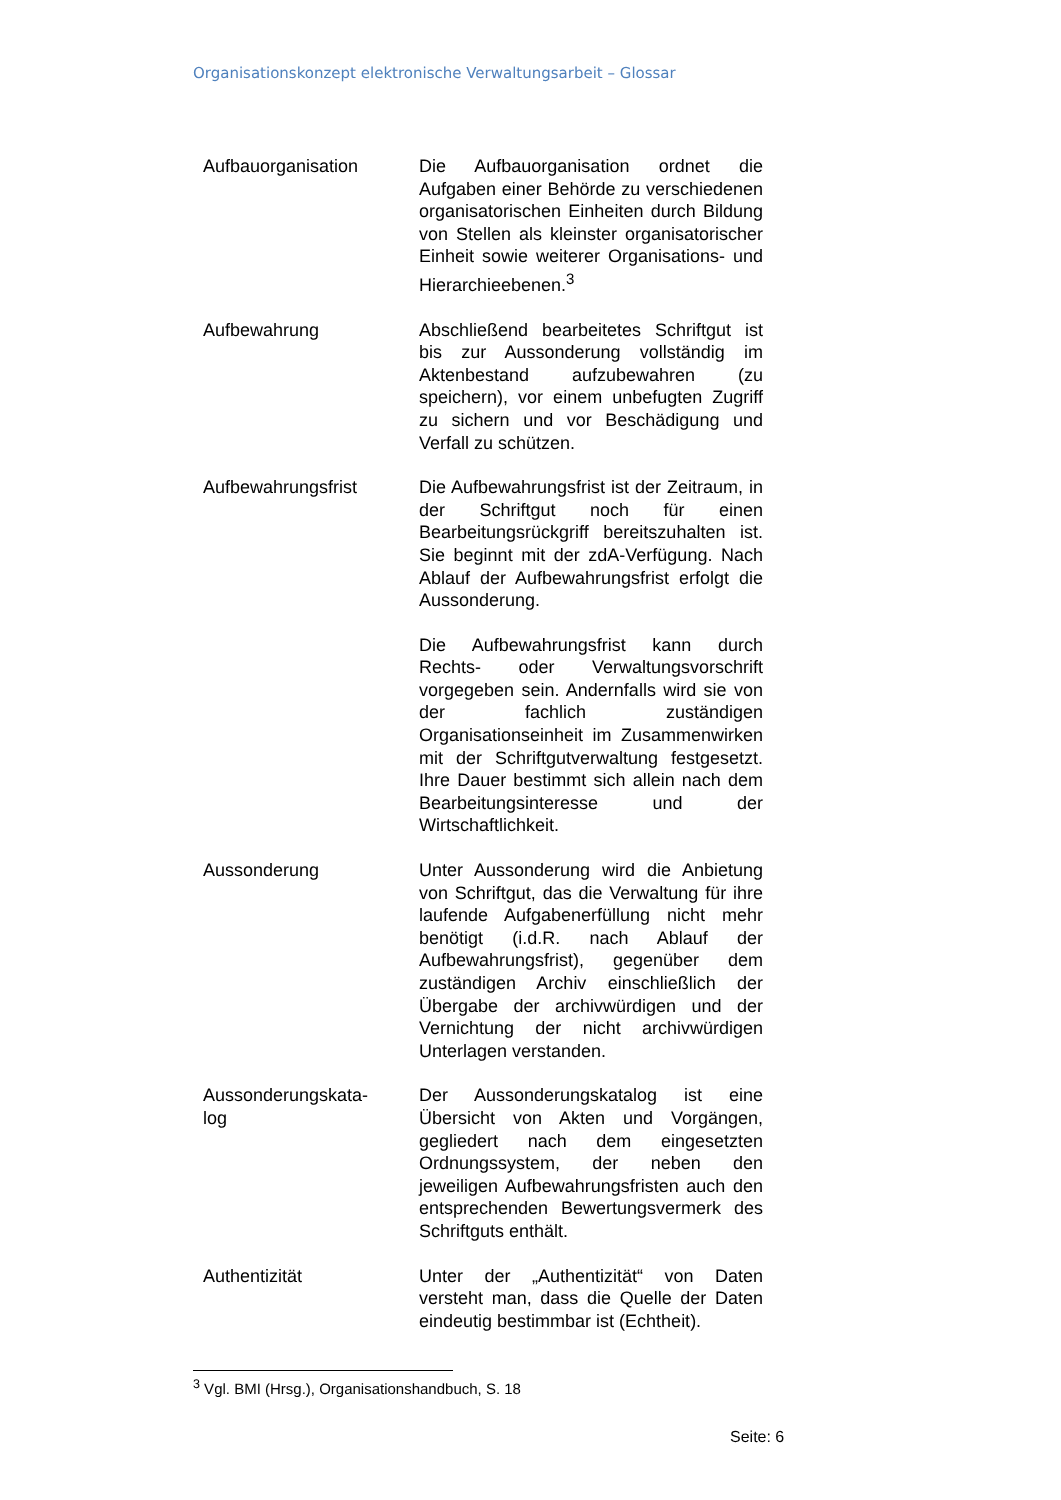Organisationskonzept elektronische Verwaltungsarbeit – Glossar
Aufbauorganisation Die Aufbauorganisation ordnet die Aufgaben einer Behörde zu verschiedenen organisatorischen Einheiten durch Bildung von Stellen als kleinster organisatorischer Einheit sowie weiterer Organisations- und Hierarchieebenen.<sup>3</sup>
Aufbewahrung Abschließend bearbeitetes Schriftgut ist bis zur Aussonderung vollständig im Aktenbestand aufzubewahren (zu speichern), vor einem unbefugten Zugriff zu sichern und vor Beschädigung und Verfall zu schützen.
Aufbewahrungsfrist Die Aufbewahrungsfrist ist der Zeitraum, in der Schriftgut noch für einen Bearbeitungsrückgriff bereitszuhalten ist. Sie beginnt mit der zdA-Verfügung. Nach Ablauf der Aufbewahrungsfrist erfolgt die Aussonderung.
Die Aufbewahrungsfrist kann durch Rechts- oder Verwaltungsvorschrift vorgegeben sein. Andernfalls wird sie von der fachlich zuständigen Organisationseinheit im Zusammenwirken mit der Schriftgutverwaltung festgesetzt. Ihre Dauer bestimmt sich allein nach dem Bearbeitungsinteresse und der Wirtschaftlichkeit.
Aussonderung Unter Aussonderung wird die Anbietung von Schriftgut, das die Verwaltung für ihre laufende Aufgabenerfüllung nicht mehr benötigt (i.d.R. nach Ablauf der Aufbewahrungsfrist), gegenüber dem zuständigen Archiv einschließlich der Übergabe der archivwürdigen und der Vernichtung der nicht archivwürdigen Unterlagen verstanden.
Aussonderungskata-
log
Der Aussonderungskatalog ist eine Übersicht von Akten und Vorgängen, gegliedert nach dem eingesetzten Ordnungssystem, der neben den jeweiligen Aufbewahrungsfristen auch den entsprechenden Bewertungsvermerk des Schriftguts enthält.
Authentizität Unter der „Authentizität“ von Daten versteht man, dass die Quelle der Daten eindeutig bestimmbar ist (Echtheit).
<sup>3</sup> Vgl. BMI (Hrsg.), Organisationshandbuch, S. 18
Seite: 6